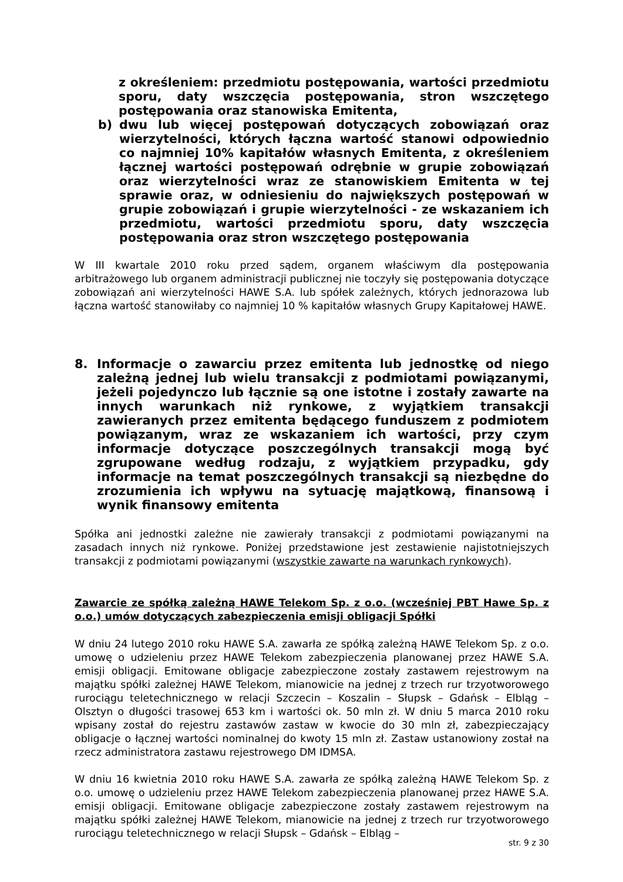z określeniem: przedmiotu postępowania, wartości przedmiotu sporu, daty wszczęcia postępowania, stron wszczętego postępowania oraz stanowiska Emitenta,
b) dwu lub więcej postępowań dotyczących zobowiązań oraz wierzytelności, których łączna wartość stanowi odpowiednio co najmniej 10% kapitałów własnych Emitenta, z określeniem łącznej wartości postępowań odrębnie w grupie zobowiązań oraz wierzytelności wraz ze stanowiskiem Emitenta w tej sprawie oraz, w odniesieniu do największych postępowań w grupie zobowiązań i grupie wierzytelności - ze wskazaniem ich przedmiotu, wartości przedmiotu sporu, daty wszczęcia postępowania oraz stron wszczętego postępowania
W III kwartale 2010 roku przed sądem, organem właściwym dla postępowania arbitrażowego lub organem administracji publicznej nie toczyły się postępowania dotyczące zobowiązań ani wierzytelności HAWE S.A. lub spółek zależnych, których jednorazowa lub łączna wartość stanowiłaby co najmniej 10 % kapitałów własnych Grupy Kapitałowej HAWE.
8. Informacje o zawarciu przez emitenta lub jednostkę od niego zależną jednej lub wielu transakcji z podmiotami powiązanymi, jeżeli pojedynczo lub łącznie są one istotne i zostały zawarte na innych warunkach niż rynkowe, z wyjątkiem transakcji zawieranych przez emitenta będącego funduszem z podmiotem powiązanym, wraz ze wskazaniem ich wartości, przy czym informacje dotyczące poszczególnych transakcji mogą być zgrupowane według rodzaju, z wyjątkiem przypadku, gdy informacje na temat poszczególnych transakcji są niezbędne do zrozumienia ich wpływu na sytuację majątkową, finansową i wynik finansowy emitenta
Spółka ani jednostki zależne nie zawierały transakcji z podmiotami powiązanymi na zasadach innych niż rynkowe. Poniżej przedstawione jest zestawienie najistotniejszych transakcji z podmiotami powiązanymi (wszystkie zawarte na warunkach rynkowych).
Zawarcie ze spółką zależną HAWE Telekom Sp. z o.o. (wcześniej PBT Hawe Sp. z o.o.) umów dotyczących zabezpieczenia emisji obligacji Spółki
W dniu 24 lutego 2010 roku HAWE S.A. zawarła ze spółką zależną HAWE Telekom Sp. z o.o. umowę o udzieleniu przez HAWE Telekom zabezpieczenia planowanej przez HAWE S.A. emisji obligacji. Emitowane obligacje zabezpieczone zostały zastawem rejestrowym na majątku spółki zależnej HAWE Telekom, mianowicie na jednej z trzech rur trzyotworowego rurociągu teletechnicznego w relacji Szczecin – Koszalin – Słupsk – Gdańsk – Elbląg – Olsztyn o długości trasowej 653 km i wartości ok. 50 mln zł. W dniu 5 marca 2010 roku wpisany został do rejestru zastawów zastaw w kwocie do 30 mln zł, zabezpieczający obligacje o łącznej wartości nominalnej do kwoty 15 mln zł. Zastaw ustanowiony został na rzecz administratora zastawu rejestrowego DM IDMSA.
W dniu 16 kwietnia 2010 roku HAWE S.A. zawarła ze spółką zależną HAWE Telekom Sp. z o.o. umowę o udzieleniu przez HAWE Telekom zabezpieczenia planowanej przez HAWE S.A. emisji obligacji. Emitowane obligacje zabezpieczone zostały zastawem rejestrowym na majątku spółki zależnej HAWE Telekom, mianowicie na jednej z trzech rur trzyotworowego rurociągu teletechnicznego w relacji Słupsk – Gdańsk – Elbląg –
str. 9 z 30